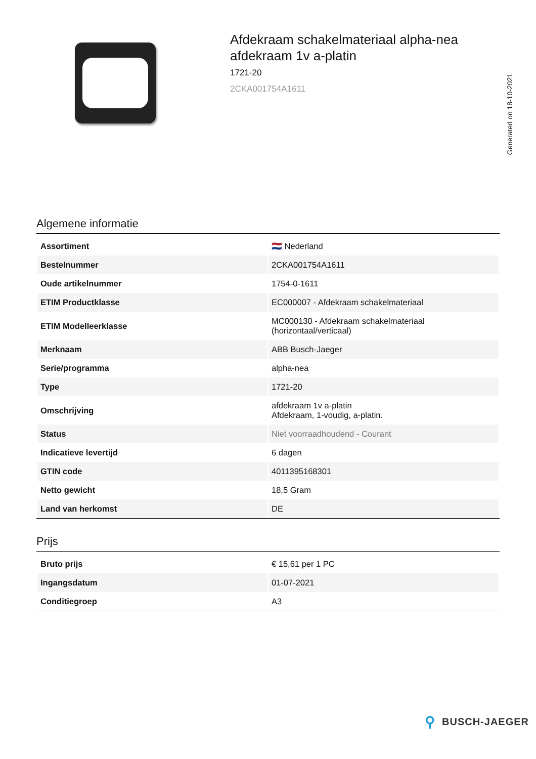Afdekraam schakelmateriaal alpha-nea
afdekraam 1v a-platin
1721-20
2CKA001754A1611
Generated on 18-10-2021
Algemene informatie
| Assortiment | 🇳🇱 Nederland |
| Bestelnummer | 2CKA001754A1611 |
| Oude artikelnummer | 1754-0-1611 |
| ETIM Productklasse | EC000007 - Afdekraam schakelmateriaal |
| ETIM Modelleerklasse | MC000130 - Afdekraam schakelmateriaal (horizontaal/verticaal) |
| Merknaam | ABB Busch-Jaeger |
| Serie/programma | alpha-nea |
| Type | 1721-20 |
| Omschrijving | afdekraam 1v a-platin Afdekraam, 1-voudig, a-platin. |
| Status | Niet voorraadhoudend - Courant |
| Indicatieve levertijd | 6 dagen |
| GTIN code | 4011395168301 |
| Netto gewicht | 18,5 Gram |
| Land van herkomst | DE |
Prijs
| Bruto prijs | € 15,61 per 1 PC |
| Ingangsdatum | 01-07-2021 |
| Conditiegroep | A3 |
⚲ BUSCH-JAEGER